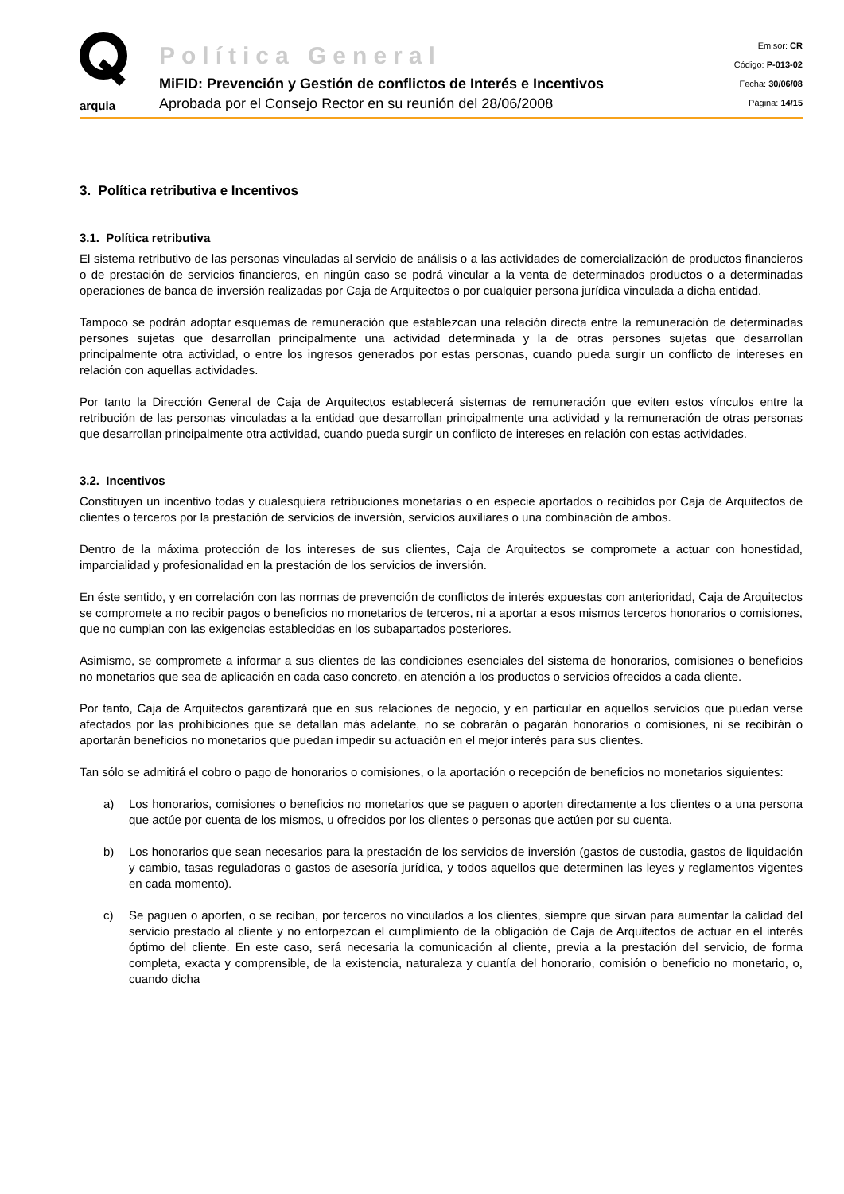arquia
Política General
MiFID: Prevención y Gestión de conflictos de Interés e Incentivos
Aprobada por el Consejo Rector en su reunión del 28/06/2008
Emisor: CR
Código: P-013-02
Fecha: 30/06/08
Página: 14/15
3. Política retributiva e Incentivos
3.1. Política retributiva
El sistema retributivo de las personas vinculadas al servicio de análisis o a las actividades de comercialización de productos financieros o de prestación de servicios financieros, en ningún caso se podrá vincular a la venta de determinados productos o a determinadas operaciones de banca de inversión realizadas por Caja de Arquitectos o por cualquier persona jurídica vinculada a dicha entidad.
Tampoco se podrán adoptar esquemas de remuneración que establezcan una relación directa entre la remuneración de determinadas persones sujetas que desarrollan principalmente una actividad determinada y la de otras persones sujetas que desarrollan principalmente otra actividad, o entre los ingresos generados por estas personas, cuando pueda surgir un conflicto de intereses en relación con aquellas actividades.
Por tanto la Dirección General de Caja de Arquitectos establecerá sistemas de remuneración que eviten estos vínculos entre la retribución de las personas vinculadas a la entidad que desarrollan principalmente una actividad y la remuneración de otras personas que desarrollan principalmente otra actividad, cuando pueda surgir un conflicto de intereses en relación con estas actividades.
3.2. Incentivos
Constituyen un incentivo todas y cualesquiera retribuciones monetarias o en especie aportados o recibidos por Caja de Arquitectos de clientes o terceros por la prestación de servicios de inversión, servicios auxiliares o una combinación de ambos.
Dentro de la máxima protección de los intereses de sus clientes, Caja de Arquitectos se compromete a actuar con honestidad, imparcialidad y profesionalidad en la prestación de los servicios de inversión.
En éste sentido, y en correlación con las normas de prevención de conflictos de interés expuestas con anterioridad, Caja de Arquitectos se compromete a no recibir pagos o beneficios no monetarios de terceros, ni a aportar a esos mismos terceros honorarios o comisiones, que no cumplan con las exigencias establecidas en los subapartados posteriores.
Asimismo, se compromete a informar a sus clientes de las condiciones esenciales del sistema de honorarios, comisiones o beneficios no monetarios que sea de aplicación en cada caso concreto, en atención a los productos o servicios ofrecidos a cada cliente.
Por tanto, Caja de Arquitectos garantizará que en sus relaciones de negocio, y en particular en aquellos servicios que puedan verse afectados por las prohibiciones que se detallan más adelante, no se cobrarán o pagarán honorarios o comisiones, ni se recibirán o aportarán beneficios no monetarios que puedan impedir su actuación en el mejor interés para sus clientes.
Tan sólo se admitirá el cobro o pago de honorarios o comisiones, o la aportación o recepción de beneficios no monetarios siguientes:
a) Los honorarios, comisiones o beneficios no monetarios que se paguen o aporten directamente a los clientes o a una persona que actúe por cuenta de los mismos, u ofrecidos por los clientes o personas que actúen por su cuenta.
b) Los honorarios que sean necesarios para la prestación de los servicios de inversión (gastos de custodia, gastos de liquidación y cambio, tasas reguladoras o gastos de asesoría jurídica, y todos aquellos que determinen las leyes y reglamentos vigentes en cada momento).
c) Se paguen o aporten, o se reciban, por terceros no vinculados a los clientes, siempre que sirvan para aumentar la calidad del servicio prestado al cliente y no entorpezcan el cumplimiento de la obligación de Caja de Arquitectos de actuar en el interés óptimo del cliente. En este caso, será necesaria la comunicación al cliente, previa a la prestación del servicio, de forma completa, exacta y comprensible, de la existencia, naturaleza y cuantía del honorario, comisión o beneficio no monetario, o, cuando dicha